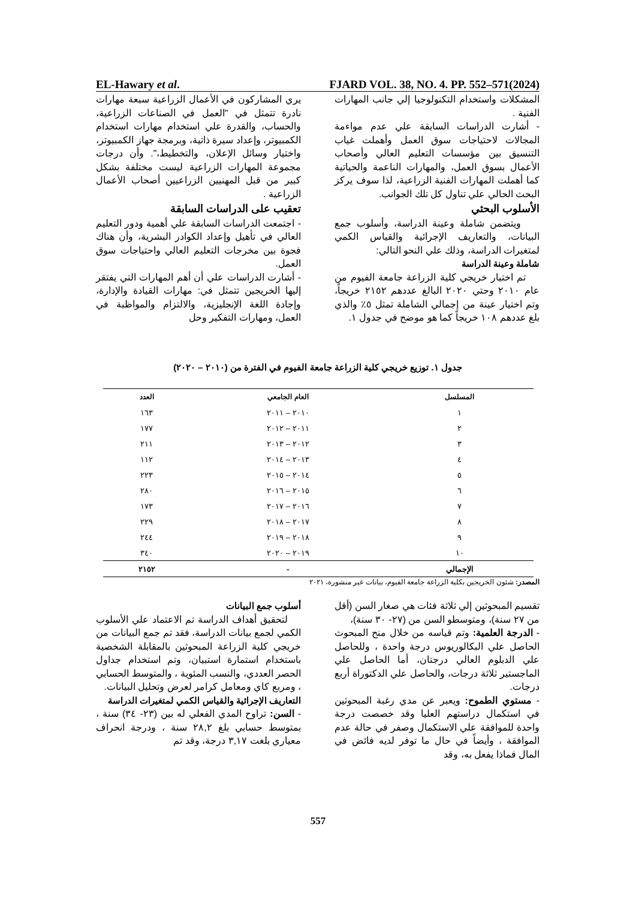EL-Hawary et al. FJARD VOL. 38, NO. 4. PP. 552–571(2024)
يري المشاركون في الأعمال الزراعية سبعة مهارات نادرة تتمثل في "العمل في الصناعات الزراعية، والحساب، والقدرة علي استخدام مهارات استخدام الكمبيوتر، وإعداد سيرة ذاتية، وبرمجة جهاز الكمبيوتر، واختيار وسائل الإعلان، والتخطيط،". وأن درجات مجموعة المهارات الزراعية ليست مختلفة بشكل كبير من قبل المهنيين الزراعيين أصحاب الأعمال الزراعية .
تعقيب على الدراسات السابقة
- اجتمعت الدراسات السابقة علي أهمية ودور التعليم العالي في تأهيل وإعداد الكوادر البشرية، وأن هناك فجوة بين مخرجات التعليم العالي واحتياجات سوق العمل.
- أشارت الدراسات علي أن أهم المهارات التي يفتقر إليها الخريجين تتمثل في: مهارات القيادة والإدارة، وإجادة اللغة الإنجليزية، والالتزام والمواظبة في العمل، ومهارات التفكير وحل
المشكلات واستخدام التكنولوجيا إلي جانب المهارات الفنية .
- أشارت الدراسات السابقة علي عدم مواءمة المجالات لاحتياجات سوق العمل وأهملت غياب التنسيق بين مؤسسات التعليم العالي وأصحاب الأعمال بسوق العمل، والمهارات الناعمة والحياتية كما أهملت المهارات الفنية الزراعية، لذا سوف يركز البحث الحالي علي تناول كل تلك الجوانب.
الأسلوب البحثي
ويتضمن شاملة وعينة الدراسة، وأسلوب جمع البيانات، والتعاريف الإجرائية والقياس الكمي لمتغيرات الدراسة، وذلك علي النحو التالي:
شاملة وعينة الدراسة
تم اختيار خريجي كلية الزراعة جامعة الفيوم من عام ٢٠١٠ وحتي ٢٠٢٠ البالغ عددهم ٢١٥٢ خريجاً، وتم اختيار عينة من إجمالي الشاملة تمثل ٥٪ والذي بلغ عددهم ١٠٨ خريجاً كما هو موضح في جدول ١.
جدول ١. توزيع خريجي كلية الزراعة جامعة الفيوم في الفترة من (٢٠١٠ – ٢٠٢٠)
| المسلسل | العام الجامعي | العدد |
| --- | --- | --- |
| ١ | ٢٠١٠ – ٢٠١١ | ١٦٣ |
| ٢ | ٢٠١١ – ٢٠١٢ | ١٧٧ |
| ٣ | ٢٠١٢ – ٢٠١٣ | ٢١١ |
| ٤ | ٢٠١٣ – ٢٠١٤ | ١١٢ |
| ٥ | ٢٠١٤ – ٢٠١٥ | ٢٢٣ |
| ٦ | ٢٠١٥ – ٢٠١٦ | ٢٨٠ |
| ٧ | ٢٠١٦ – ٢٠١٧ | ١٧٣ |
| ٨ | ٢٠١٧ – ٢٠١٨ | ٢٢٩ |
| ٩ | ٢٠١٨ – ٢٠١٩ | ٢٤٤ |
| ١٠ | ٢٠١٩ – ٢٠٢٠ | ٣٤٠ |
| الإجمالي | - | ٢١٥٢ |
المصدر: شئون الخريجين بكلية الزراعة جامعة الفيوم، بيانات غير منشورة، ٢٠٢١
أسلوب جمع البيانات
لتحقيق أهداف الدراسة تم الاعتماد علي الأسلوب الكمي لجمع بيانات الدراسة، فقد تم جمع البيانات من خريجي كلية الزراعة المبحوثين بالمقابلة الشخصية باستخدام استمارة استبيان، وتم استخدام جداول الحصر العددي، والنسب المئوية ، والمتوسط الحسابي ، ومربع كاي ومعامل كرامر لعرض وتحليل البيانات.
التعاريف الإجرائية والقياس الكمي لمتغيرات الدراسة
- السن: تراوح المدي الفعلي له بين (٢٣- ٣٤) سنة ، بمتوسط حسابي بلغ ٢٨,٢ سنة ، ودرجة انحراف معياري بلغت ٣,١٧ درجة، وقد تم
تقسيم المبحوثين إلي ثلاثة فئات هي صغار السن (أقل من ٢٧ سنة)، ومتوسطو السن من (٢٧- ٣٠ سنة)،
- الدرجة العلمية: وتم قياسه من خلال منح المبحوث الحاصل علي البكالوريوس درجة واحدة ، وللحاصل علي الدبلوم العالي درجتان، أما الحاصل علي الماجستير ثلاثة درجات، والحاصل علي الدكتوراة أربع درجات.
- مستوي الطموح: ويعبر عن مدي رغبة المبحوثين في استكمال دراستهم العليا وقد خصصت درجة واحدة للموافقة علي الاستكمال وصفر في حالة عدم الموافقة ، وأيضاً في حال ما توفر لديه فائض في المال فماذا يفعل به، وقد
557